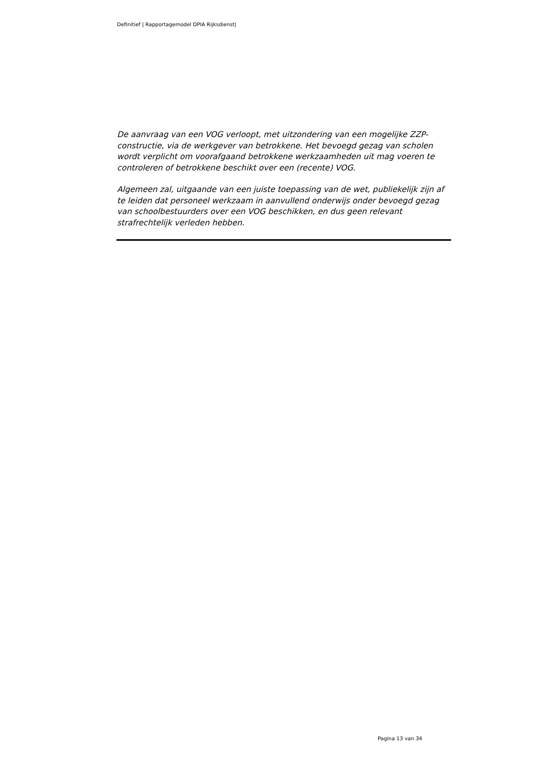Definitief | Rapportagemodel DPIA Rijksdienst|
De aanvraag van een VOG verloopt, met uitzondering van een mogelijke ZZP-constructie, via de werkgever van betrokkene. Het bevoegd gezag van scholen wordt verplicht om voorafgaand betrokkene werkzaamheden uit mag voeren te controleren of betrokkene beschikt over een (recente) VOG.
Algemeen zal, uitgaande van een juiste toepassing van de wet, publiekelijk zijn af te leiden dat personeel werkzaam in aanvullend onderwijs onder bevoegd gezag van schoolbestuurders over een VOG beschikken, en dus geen relevant strafrechtelijk verleden hebben.
Pagina 13 van 34